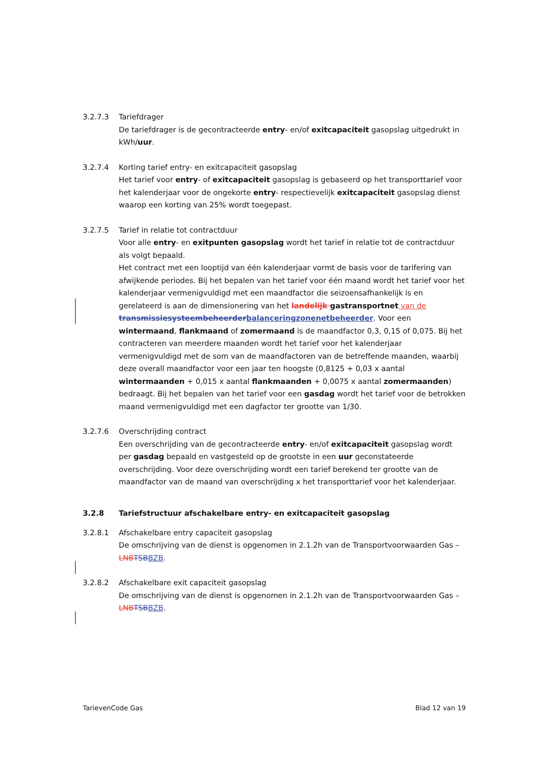3.2.7.3 Tariefdrager
De tariefdrager is de gecontracteerde entry- en/of exitcapaciteit gasopslag uitgedrukt in kWh/uur.
3.2.7.4 Korting tarief entry- en exitcapaciteit gasopslag
Het tarief voor entry- of exitcapaciteit gasopslag is gebaseerd op het transporttarief voor het kalenderjaar voor de ongekorte entry- respectievelijk exitcapaciteit gasopslag dienst waarop een korting van 25% wordt toegepast.
3.2.7.5 Tarief in relatie tot contractduur
Voor alle entry- en exitpunten gasopslag wordt het tarief in relatie tot de contractduur als volgt bepaald.
Het contract met een looptijd van één kalenderjaar vormt de basis voor de tarifering van afwijkende periodes. Bij het bepalen van het tarief voor één maand wordt het tarief voor het kalenderjaar vermenigvuldigd met een maandfactor die seizoensafhankelijk is en gerelateerd is aan de dimensionering van het landelijk gastransportnet van de transmissiesysteembeheerder balanceringzonenetbeheerder. Voor een wintermaand, flankmaand of zomermaand is de maandfactor 0,3, 0,15 of 0,075. Bij het contracteren van meerdere maanden wordt het tarief voor het kalenderjaar vermenigvuldigd met de som van de maandfactoren van de betreffende maanden, waarbij deze overall maandfactor voor een jaar ten hoogste (0,8125 + 0,03 x aantal wintermaanden + 0,015 x aantal flankmaanden + 0,0075 x aantal zomermaanden) bedraagt. Bij het bepalen van het tarief voor een gasdag wordt het tarief voor de betrokken maand vermenigvuldigd met een dagfactor ter grootte van 1/30.
3.2.7.6 Overschrijding contract
Een overschrijding van de gecontracteerde entry- en/of exitcapaciteit gasopslag wordt per gasdag bepaald en vastgesteld op de grootste in een uur geconstateerde overschrijding. Voor deze overschrijding wordt een tarief berekend ter grootte van de maandfactor van de maand van overschrijding x het transporttarief voor het kalenderjaar.
3.2.8 Tariefstructuur afschakelbare entry- en exitcapaciteit gasopslag
3.2.8.1 Afschakelbare entry capaciteit gasopslag
De omschrijving van de dienst is opgenomen in 2.1.2h van de Transportvoorwaarden Gas – LNB TSB BZB.
3.2.8.2 Afschakelbare exit capaciteit gasopslag
De omschrijving van de dienst is opgenomen in 2.1.2h van de Transportvoorwaarden Gas – LNB TSB BZB.
TarievenCode Gas Blad 12 van 19